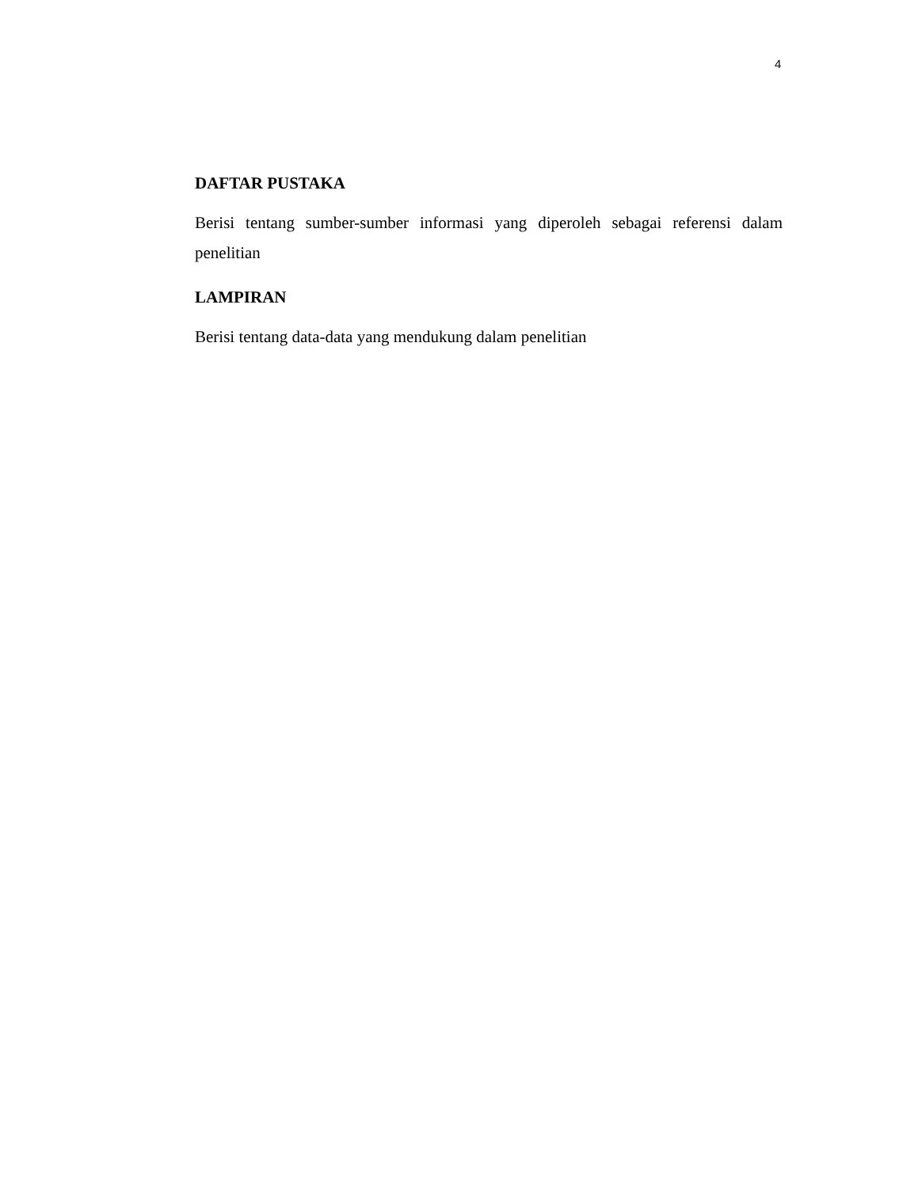4
DAFTAR PUSTAKA
Berisi tentang sumber-sumber informasi yang diperoleh sebagai referensi dalam penelitian
LAMPIRAN
Berisi tentang data-data yang mendukung dalam penelitian